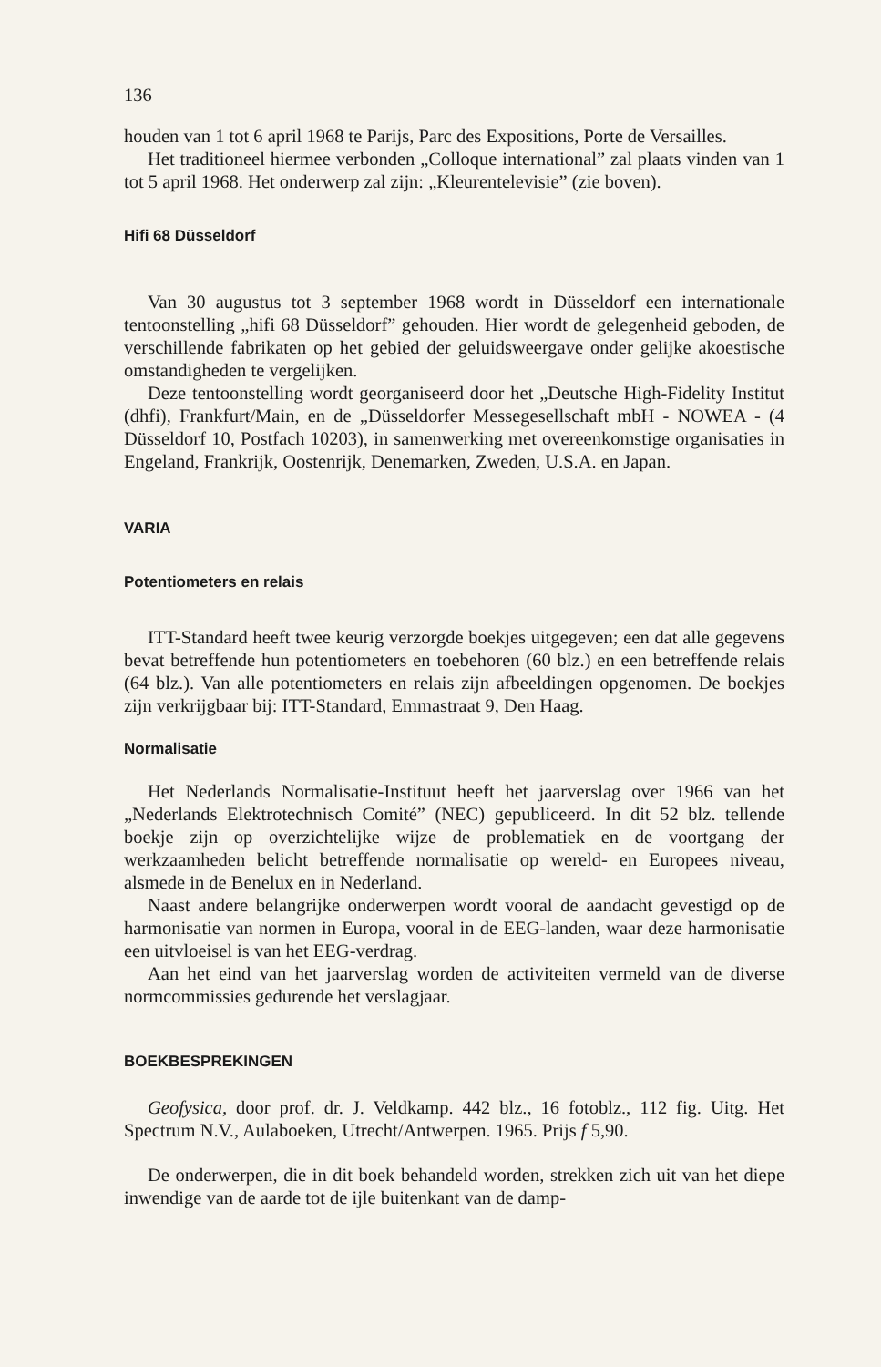136
houden van 1 tot 6 april 1968 te Parijs, Parc des Expositions, Porte de Versailles.
Het traditioneel hiermee verbonden „Colloque international” zal plaats vinden van 1 tot 5 april 1968. Het onderwerp zal zijn: „Kleurentelevisie” (zie boven).
Hifi 68 Düsseldorf
Van 30 augustus tot 3 september 1968 wordt in Düsseldorf een internationale tentoonstelling „hifi 68 Düsseldorf” gehouden. Hier wordt de gelegenheid geboden, de verschillende fabrikaten op het gebied der geluidsweergave onder gelijke akoestische omstandigheden te vergelijken.
Deze tentoonstelling wordt georganiseerd door het „Deutsche High-Fidelity Institut (dhfi), Frankfurt/Main, en de „Düsseldorfer Messegesellschaft mbH - NOWEA - (4 Düsseldorf 10, Postfach 10203), in samenwerking met overeenkomstige organisaties in Engeland, Frankrijk, Oostenrijk, Denemarken, Zweden, U.S.A. en Japan.
VARIA
Potentiometers en relais
ITT-Standard heeft twee keurig verzorgde boekjes uitgegeven; een dat alle gegevens bevat betreffende hun potentiometers en toebehoren (60 blz.) en een betreffende relais (64 blz.). Van alle potentiometers en relais zijn afbeeldingen opgenomen. De boekjes zijn verkrijgbaar bij: ITT-Standard, Emmastraat 9, Den Haag.
Normalisatie
Het Nederlands Normalisatie-Instituut heeft het jaarverslag over 1966 van het „Nederlands Elektrotechnisch Comité” (NEC) gepubliceerd. In dit 52 blz. tellende boekje zijn op overzichtelijke wijze de problematiek en de voortgang der werkzaamheden belicht betreffende normalisatie op wereld- en Europees niveau, alsmede in de Benelux en in Nederland.
Naast andere belangrijke onderwerpen wordt vooral de aandacht gevestigd op de harmonisatie van normen in Europa, vooral in de EEG-landen, waar deze harmonisatie een uitvloeisel is van het EEG-verdrag.
Aan het eind van het jaarverslag worden de activiteiten vermeld van de diverse normcommissies gedurende het verslagjaar.
BOEKBESPREKINGEN
Geofysica, door prof. dr. J. Veldkamp. 442 blz., 16 fotoblz., 112 fig. Uitg. Het Spectrum N.V., Aulaboeken, Utrecht/Antwerpen. 1965. Prijs f 5,90.
De onderwerpen, die in dit boek behandeld worden, strekken zich uit van het diepe inwendige van de aarde tot de ijle buitenkant van de damp-